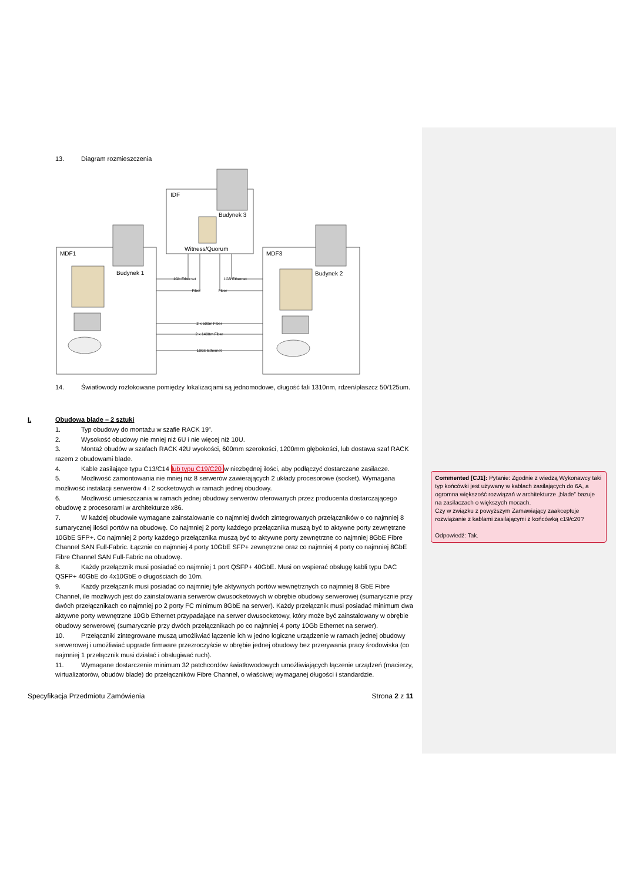13. Diagram rozmieszczenia
MDF1
IDF
MDF3
Budynek 1
Budynek 3
Budynek 2
Witness/Quorum
1Gb Ethernet
Fiber
1GB Ethernet
Fiber
2 x 500m Fiber
2 x 1400m Fiber
10Gb Ethernet
14. Światłowody rozlokowane pomiędzy lokalizacjami są jednomodowe, długość fali 1310nm, rdzeń/płaszcz 50/125um.
I. Obudowa blade – 2 sztuki
1. Typ obudowy do montażu w szafie RACK 19”.
2. Wysokość obudowy nie mniej niż 6U i nie więcej niż 10U.
3. Montaż obudów w szafach RACK 42U wyokości, 600mm szerokości, 1200mm głębokości, lub dostawa szaf RACK razem z obudowami blade.
4. Kable zasilające typu C13/C14 lub typu C19/C20 w niezbędnej ilości, aby podłączyć dostarczane zasilacze.
5. Możliwość zamontowania nie mniej niż 8 serwerów zawierających 2 układy procesorowe (socket). Wymagana możliwość instalacji serwerów 4 i 2 socketowych w ramach jednej obudowy.
6. Możliwość umieszczania w ramach jednej obudowy serwerów oferowanych przez producenta dostarczającego obudowę z procesorami w architekturze x86.
7. W każdej obudowie wymagane zainstalowanie co najmniej dwóch zintegrowanych przełączników o co najmniej 8 sumarycznej ilości portów na obudowę. Co najmniej 2 porty każdego przełącznika muszą być to aktywne porty zewnętrzne 10GbE SFP+. Co najmniej 2 porty każdego przełącznika muszą być to aktywne porty zewnętrzne co najmniej 8GbE Fibre Channel SAN Full-Fabric. Łącznie co najmniej 4 porty 10GbE SFP+ zewnętrzne oraz co najmniej 4 porty co najmniej 8GbE Fibre Channel SAN Full-Fabric na obudowę.
8. Każdy przełącznik musi posiadać co najmniej 1 port QSFP+ 40GbE. Musi on wspierać obsługę kabli typu DAC QSFP+ 40GbE do 4x10GbE o długościach do 10m.
9. Każdy przełącznik musi posiadać co najmniej tyle aktywnych portów wewnętrznych co najmniej 8 GbE Fibre Channel, ile możliwych jest do zainstalowania serwerów dwusocketowych w obrębie obudowy serwerowej (sumarycznie przy dwóch przełącznikach co najmniej po 2 porty FC minimum 8GbE na serwer). Każdy przełącznik musi posiadać minimum dwa aktywne porty wewnętrzne 10Gb Ethernet przypadające na serwer dwusocketowy, który może być zainstalowany w obrębie obudowy serwerowej (sumarycznie przy dwóch przełącznikach po co najmniej 4 porty 10Gb Ethernet na serwer).
10. Przełączniki zintegrowane muszą umożliwiać łączenie ich w jedno logiczne urządzenie w ramach jednej obudowy serwerowej i umożliwiać upgrade firmware przezroczyście w obrębie jednej obudowy bez przerywania pracy środowiska (co najmniej 1 przełącznik musi działać i obsługiwać ruch).
11. Wymagane dostarczenie minimum 32 patchcordów światłowodowych umożliwiających łączenie urządzeń (macierzy, wirtualizatorów, obudów blade) do przełączników Fibre Channel, o właściwej wymaganej długości i standardzie.
Specyfikacja Przedmiotu Zamówienia Strona 2 z 11
Commented [CJ1]: Pytanie: Zgodnie z wiedzą Wykonawcy taki typ końcówki jest używany w kablach zasilających do 6A, a ogromna większość rozwiązań w architekturze „blade” bazuje na zasilaczach o większych mocach.
Czy w związku z powyższym Zamawiający zaakceptuje rozwiązanie z kablami zasilającymi z końcówką c19/c20?
Odpowiedź: Tak.